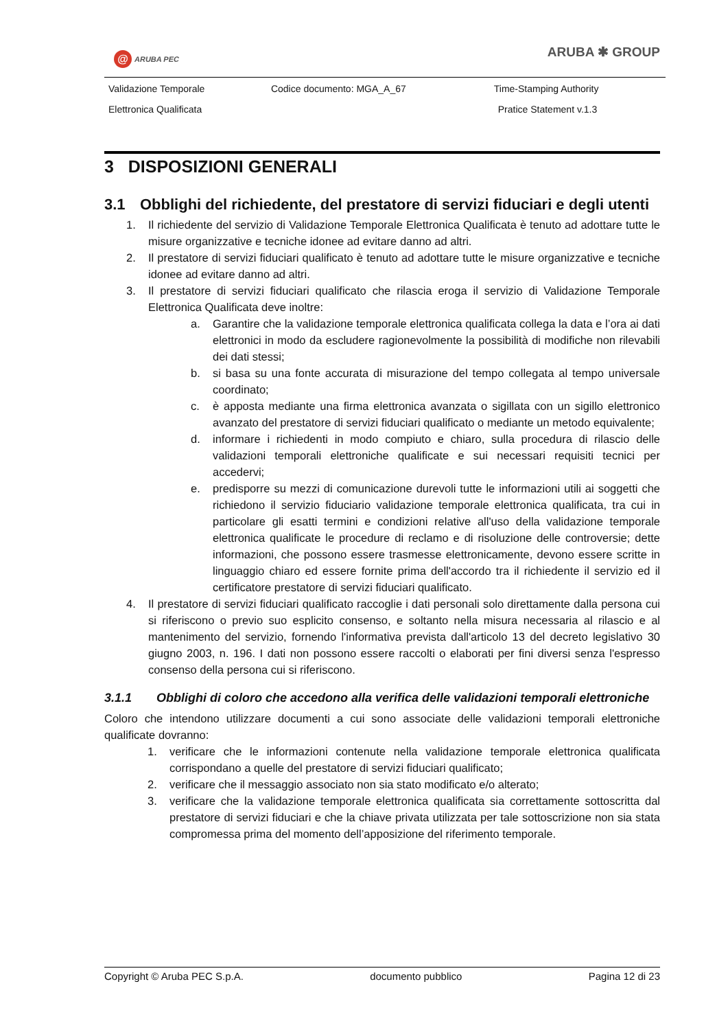@ ARUBA PEC
ARUBA ✱ GROUP
| Validazione Temporale | Codice documento: MGA_A_67 | Time-Stamping Authority |
| Elettronica Qualificata | | Pratice Statement v.1.3 |
3 DISPOSIZIONI GENERALI
3.1 Obblighi del richiedente, del prestatore di servizi fiduciari e degli utenti
1. Il richiedente del servizio di Validazione Temporale Elettronica Qualificata è tenuto ad adottare tutte le misure organizzative e tecniche idonee ad evitare danno ad altri.
2. Il prestatore di servizi fiduciari qualificato è tenuto ad adottare tutte le misure organizzative e tecniche idonee ad evitare danno ad altri.
3. Il prestatore di servizi fiduciari qualificato che rilascia eroga il servizio di Validazione Temporale Elettronica Qualificata deve inoltre:
a. Garantire che la validazione temporale elettronica qualificata collega la data e l’ora ai dati elettronici in modo da escludere ragionevolmente la possibilità di modifiche non rilevabili dei dati stessi;
b. si basa su una fonte accurata di misurazione del tempo collegata al tempo universale coordinato;
c. è apposta mediante una firma elettronica avanzata o sigillata con un sigillo elettronico avanzato del prestatore di servizi fiduciari qualificato o mediante un metodo equivalente;
d. informare i richiedenti in modo compiuto e chiaro, sulla procedura di rilascio delle validazioni temporali elettroniche qualificate e sui necessari requisiti tecnici per accedervi;
e. predisporre su mezzi di comunicazione durevoli tutte le informazioni utili ai soggetti che richiedono il servizio fiduciario validazione temporale elettronica qualificata, tra cui in particolare gli esatti termini e condizioni relative all'uso della validazione temporale elettronica qualificate le procedure di reclamo e di risoluzione delle controversie; dette informazioni, che possono essere trasmesse elettronicamente, devono essere scritte in linguaggio chiaro ed essere fornite prima dell'accordo tra il richiedente il servizio ed il certificatore prestatore di servizi fiduciari qualificato.
4. Il prestatore di servizi fiduciari qualificato raccoglie i dati personali solo direttamente dalla persona cui si riferiscono o previo suo esplicito consenso, e soltanto nella misura necessaria al rilascio e al mantenimento del servizio, fornendo l'informativa prevista dall'articolo 13 del decreto legislativo 30 giugno 2003, n. 196. I dati non possono essere raccolti o elaborati per fini diversi senza l'espresso consenso della persona cui si riferiscono.
3.1.1 Obblighi di coloro che accedono alla verifica delle validazioni temporali elettroniche
Coloro che intendono utilizzare documenti a cui sono associate delle validazioni temporali elettroniche qualificate dovranno:
1. verificare che le informazioni contenute nella validazione temporale elettronica qualificata corrispondano a quelle del prestatore di servizi fiduciari qualificato;
2. verificare che il messaggio associato non sia stato modificato e/o alterato;
3. verificare che la validazione temporale elettronica qualificata sia correttamente sottoscritta dal prestatore di servizi fiduciari e che la chiave privata utilizzata per tale sottoscrizione non sia stata compromessa prima del momento dell’apposizione del riferimento temporale.
Copyright © Aruba PEC S.p.A. documento pubblico Pagina 12 di 23